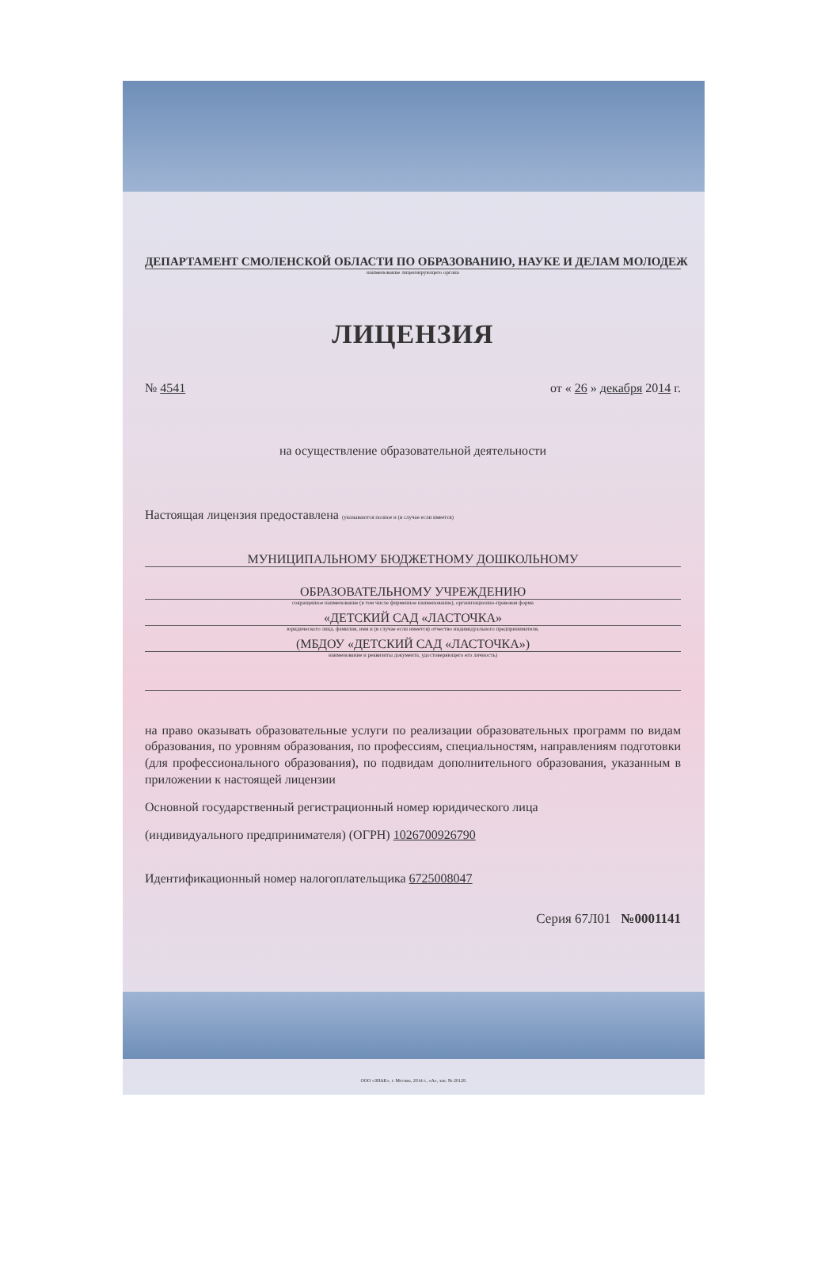ДЕПАРТАМЕНТ СМОЛЕНСКОЙ ОБЛАСТИ ПО ОБРАЗОВАНИЮ, НАУКЕ И ДЕЛАМ МОЛОДЕЖ
наименование лицензирующего органа
ЛИЦЕНЗИЯ
№ 4541 от « 26 » декабря 2014 г.
на осуществление образовательной деятельности
Настоящая лицензия предоставлена (указываются полное и (в случае если имеется)
МУНИЦИПАЛЬНОМУ БЮДЖЕТНОМУ ДОШКОЛЬНОМУ
ОБРАЗОВАТЕЛЬНОМУ УЧРЕЖДЕНИЮ
сокращенное наименование (в том числе фирменное наименование), организационно-правовая форма
«ДЕТСКИЙ САД «ЛАСТОЧКА»
юридического лица, фамилия, имя и (в случае если имеется) отчество индивидуального предпринимателя,
(МБДОУ «ДЕТСКИЙ САД «ЛАСТОЧКА»)
наименование и реквизиты документа, удостоверяющего его личность)
на право оказывать образовательные услуги по реализации образовательных программ по видам образования, по уровням образования, по профессиям, специальностям, направлениям подготовки (для профессионального образования), по подвидам дополнительного образования, указанным в приложении к настоящей лицензии
Основной государственный регистрационный номер юридического лица
(индивидуального предпринимателя) (ОГРН) 1026700926790
Идентификационный номер налогоплательщика 6725008047
Серия 67Л01 №0001141
ООО «ЗНАК», г. Москва, 2014 г., «А», зак. № 20128.